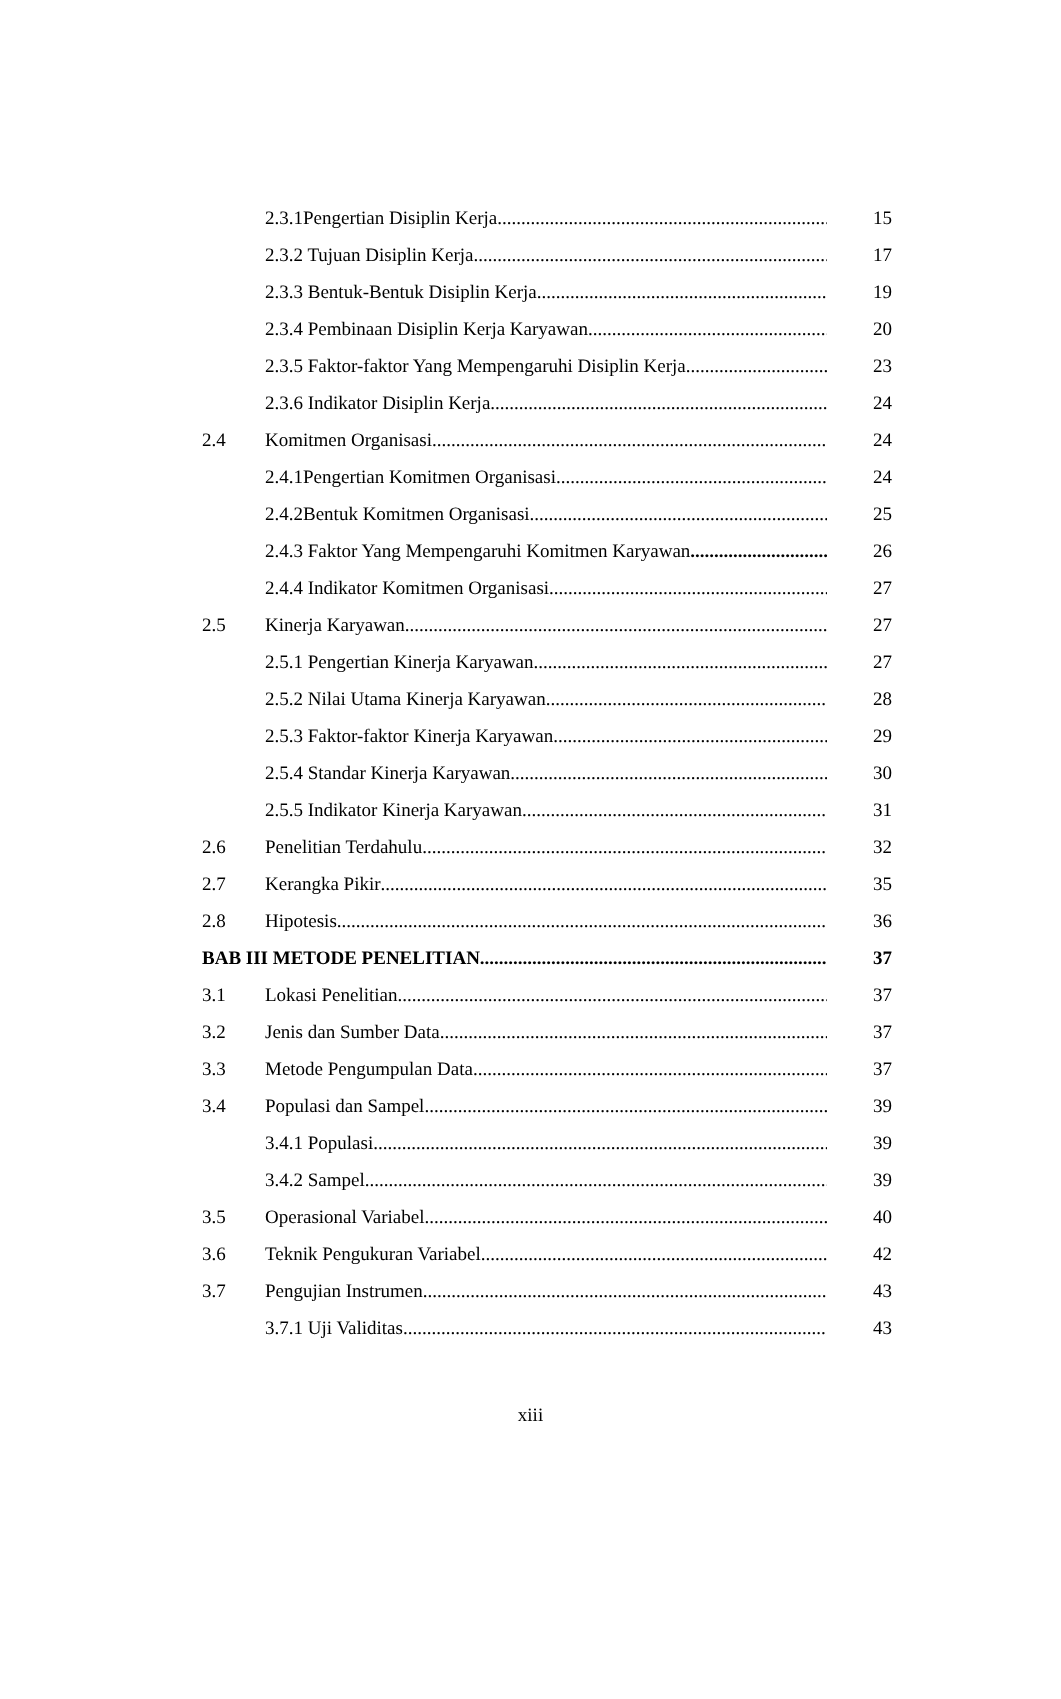2.3.1Pengertian Disiplin Kerja 15
2.3.2 Tujuan Disiplin Kerja 17
2.3.3 Bentuk-Bentuk Disiplin Kerja 19
2.3.4 Pembinaan Disiplin Kerja Karyawan 20
2.3.5 Faktor-faktor Yang Mempengaruhi Disiplin Kerja 23
2.3.6 Indikator Disiplin Kerja 24
2.4 Komitmen Organisasi 24
2.4.1Pengertian Komitmen Organisasi 24
2.4.2Bentuk Komitmen Organisasi 25
2.4.3 Faktor Yang Mempengaruhi Komitmen Karyawan 26
2.4.4 Indikator Komitmen Organisasi 27
2.5 Kinerja Karyawan 27
2.5.1 Pengertian Kinerja Karyawan 27
2.5.2 Nilai Utama Kinerja Karyawan 28
2.5.3 Faktor-faktor Kinerja Karyawan 29
2.5.4 Standar Kinerja Karyawan 30
2.5.5 Indikator Kinerja Karyawan 31
2.6 Penelitian Terdahulu 32
2.7 Kerangka Pikir 35
2.8 Hipotesis 36
BAB III METODE PENELITIAN 37
3.1 Lokasi Penelitian 37
3.2 Jenis dan Sumber Data 37
3.3 Metode Pengumpulan Data 37
3.4 Populasi dan Sampel 39
3.4.1 Populasi 39
3.4.2 Sampel 39
3.5 Operasional Variabel 40
3.6 Teknik Pengukuran Variabel 42
3.7 Pengujian Instrumen 43
3.7.1 Uji Validitas 43
xiii